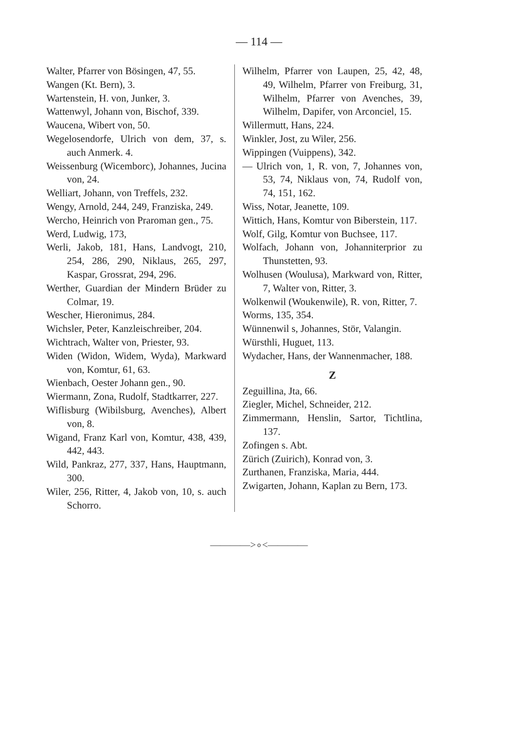— 114 —
Walter, Pfarrer von Bösingen, 47, 55.
Wangen (Kt. Bern), 3.
Wartenstein, H. von, Junker, 3.
Wattenwyl, Johann von, Bischof, 339.
Waucena, Wibert von, 50.
Wegelosendorfe, Ulrich von dem, 37, s. auch Anmerk. 4.
Weissenburg (Wicemborc), Johannes, Jucina von, 24.
Welliart, Johann, von Treffels, 232.
Wengy, Arnold, 244, 249, Franziska, 249.
Wercho, Heinrich von Praroman gen., 75.
Werd, Ludwig, 173,
Werli, Jakob, 181, Hans, Landvogt, 210, 254, 286, 290, Niklaus, 265, 297, Kaspar, Grossrat, 294, 296.
Werther, Guardian der Mindern Brüder zu Colmar, 19.
Wescher, Hieronimus, 284.
Wichsler, Peter, Kanzleischreiber, 204.
Wichtrach, Walter von, Priester, 93.
Widen (Widon, Widem, Wyda), Markward von, Komtur, 61, 63.
Wienbach, Oester Johann gen., 90.
Wiermann, Zona, Rudolf, Stadtkarrer, 227.
Wiflisburg (Wibilsburg, Avenches), Albert von, 8.
Wigand, Franz Karl von, Komtur, 438, 439, 442, 443.
Wild, Pankraz, 277, 337, Hans, Hauptmann, 300.
Wiler, 256, Ritter, 4, Jakob von, 10, s. auch Schorro.
Wilhelm, Pfarrer von Laupen, 25, 42, 48, 49, Wilhelm, Pfarrer von Freiburg, 31, Wilhelm, Pfarrer von Avenches, 39, Wilhelm, Dapifer, von Arconciel, 15.
Willermutt, Hans, 224.
Winkler, Jost, zu Wiler, 256.
Wippingen (Vuippens), 342.
— Ulrich von, 1, R. von, 7, Johannes von, 53, 74, Niklaus von, 74, Rudolf von, 74, 151, 162.
Wiss, Notar, Jeanette, 109.
Wittich, Hans, Komtur von Biberstein, 117.
Wolf, Gilg, Komtur von Buchsee, 117.
Wolfach, Johann von, Johanniterprior zu Thunstetten, 93.
Wolhusen (Woulusa), Markward von, Ritter, 7, Walter von, Ritter, 3.
Wolkenwil (Woukenwile), R. von, Ritter, 7.
Worms, 135, 354.
Wünnenwil s, Johannes, Stör, Valangin.
Würsthli, Huguet, 113.
Wydacher, Hans, der Wannenmacher, 188.
Z
Zeguillina, Jta, 66.
Ziegler, Michel, Schneider, 212.
Zimmermann, Henslin, Sartor, Tichtlina, 137.
Zofingen s. Abt.
Zürich (Zuirich), Konrad von, 3.
Zurthanen, Franziska, Maria, 444.
Zwigarten, Johann, Kaplan zu Bern, 173.
————>∘<————